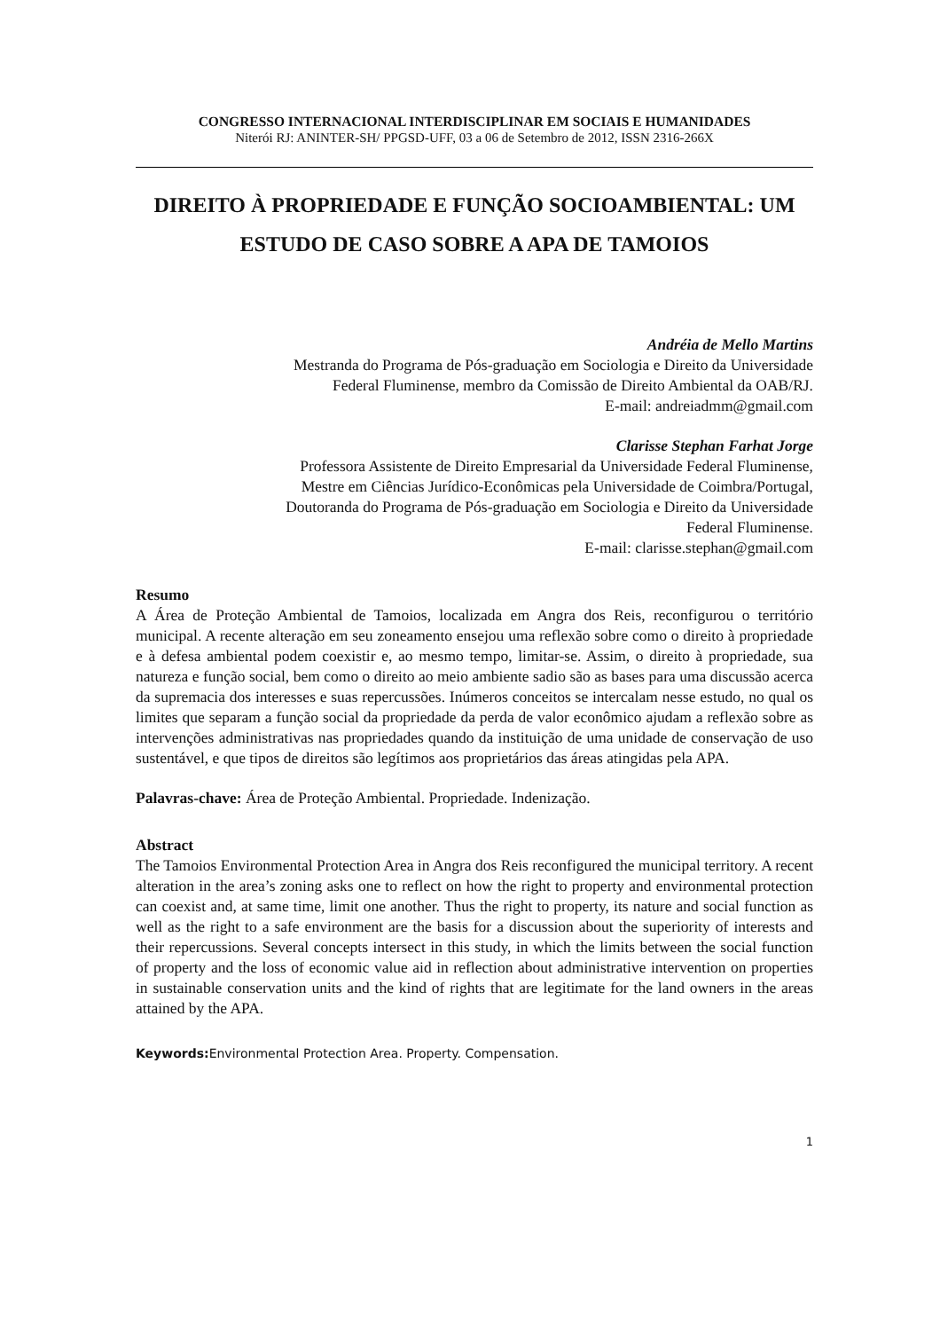CONGRESSO INTERNACIONAL INTERDISCIPLINAR EM SOCIAIS E HUMANIDADES
Niterói RJ: ANINTER-SH/ PPGSD-UFF, 03 a 06 de Setembro de 2012, ISSN 2316-266X
DIREITO À PROPRIEDADE E FUNÇÃO SOCIOAMBIENTAL: UM ESTUDO DE CASO SOBRE A APA DE TAMOIOS
Andréia de Mello Martins
Mestranda do Programa de Pós-graduação em Sociologia e Direito da Universidade
Federal Fluminense, membro da Comissão de Direito Ambiental da OAB/RJ.
E-mail: andreiadmm@gmail.com
Clarisse Stephan Farhat Jorge
Professora Assistente de Direito Empresarial da Universidade Federal Fluminense,
Mestre em Ciências Jurídico-Econômicas pela Universidade de Coimbra/Portugal,
Doutoranda do Programa de Pós-graduação em Sociologia e Direito da Universidade
Federal Fluminense.
E-mail: clarisse.stephan@gmail.com
Resumo
A Área de Proteção Ambiental de Tamoios, localizada em Angra dos Reis, reconfigurou o território municipal. A recente alteração em seu zoneamento ensejou uma reflexão sobre como o direito à propriedade e à defesa ambiental podem coexistir e, ao mesmo tempo, limitar-se. Assim, o direito à propriedade, sua natureza e função social, bem como o direito ao meio ambiente sadio são as bases para uma discussão acerca da supremacia dos interesses e suas repercussões. Inúmeros conceitos se intercalam nesse estudo, no qual os limites que separam a função social da propriedade da perda de valor econômico ajudam a reflexão sobre as intervenções administrativas nas propriedades quando da instituição de uma unidade de conservação de uso sustentável, e que tipos de direitos são legítimos aos proprietários das áreas atingidas pela APA.
Palavras-chave: Área de Proteção Ambiental. Propriedade. Indenização.
Abstract
The Tamoios Environmental Protection Area in Angra dos Reis reconfigured the municipal territory. A recent alteration in the area’s zoning asks one to reflect on how the right to property and environmental protection can coexist and, at same time, limit one another. Thus the right to property, its nature and social function as well as the right to a safe environment are the basis for a discussion about the superiority of interests and their repercussions. Several concepts intersect in this study, in which the limits between the social function of property and the loss of economic value aid in reflection about administrative intervention on properties in sustainable conservation units and the kind of rights that are legitimate for the land owners in the areas attained by the APA.
Keywords: Environmental Protection Area. Property. Compensation.
1